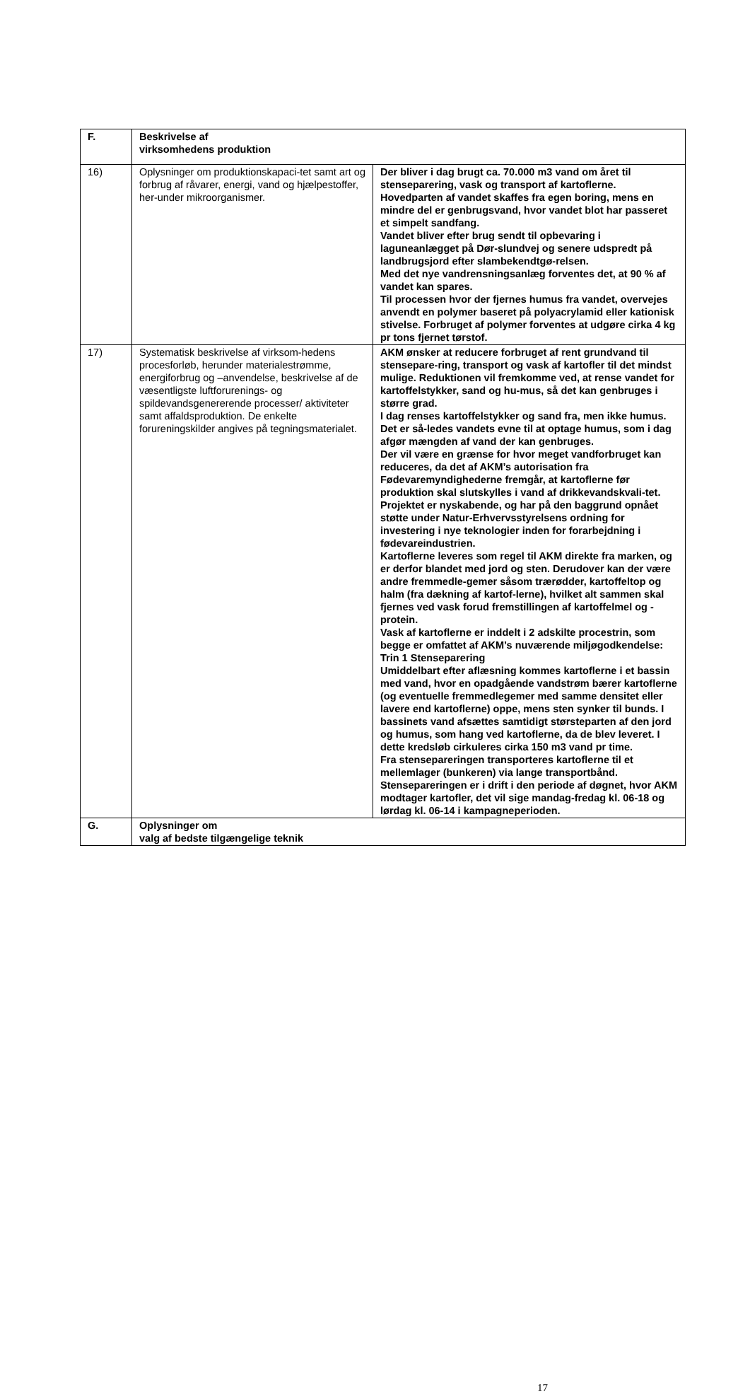| F. | Beskrivelse af virksomhedens produktion | |
| 16) | Oplysninger om produktionskapaci-tet samt art og forbrug af råvarer, energi, vand og hjælpestoffer, her-under mikroorganismer. | Der bliver i dag brugt ca. 70.000 m3 vand om året til stenseparering, vask og transport af kartoflerne. Hovedparten af vandet skaffes fra egen boring, mens en mindre del er genbrugsvand, hvor vandet blot har passeret et simpelt sandfang. Vandet bliver efter brug sendt til opbevaring i laguneanlægget på Dør-slundvej og senere udspredt på landbrugsjord efter slambekendtgø-relsen. Med det nye vandrensningsanlæg forventes det, at 90 % af vandet kan spares. Til processen hvor der fjernes humus fra vandet, overvejes anvendt en polymer baseret på polyacrylamid eller kationisk stivelse. Forbruget af polymer forventes at udgøre cirka 4 kg pr tons fjernet tørstof. |
| 17) | Systematisk beskrivelse af virksom-hedens procesforløb, herunder materialestrømme, energiforbrug og –anvendelse, beskrivelse af de væsentligste luftforurenings- og spildevandsgenererende processer/ aktiviteter samt affaldsproduktion. De enkelte forureningskilder angives på tegningsmaterialet. | AKM ønsker at reducere forbruget af rent grundvand til stensepare-ring, transport og vask af kartofler til det mindst mulige. Reduktionen vil fremkomme ved, at rense vandet for kartoffelstykker, sand og hu-mus, så det kan genbruges i større grad. I dag renses kartoffelstykker og sand fra, men ikke humus. Det er så-ledes vandets evne til at optage humus, som i dag afgør mængden af vand der kan genbruges. Der vil være en grænse for hvor meget vandforbruget kan reduceres, da det af AKM’s autorisation fra Fødevaremyndighederne fremgår, at kartoflerne før produktion skal slutskylles i vand af drikkevandskvali-tet. Projektet er nyskabende, og har på den baggrund opnået støtte under Natur-Erhvervsstyrelsens ordning for investering i nye teknologier inden for forarbejdning i fødevareindustrien. Kartoflerne leveres som regel til AKM direkte fra marken, og er derfor blandet med jord og sten. Derudover kan der være andre fremmedle-gemer såsom trærødder, kartoffeltop og halm (fra dækning af kartof-lerne), hvilket alt sammen skal fjernes ved vask forud fremstillingen af kartoffelmel og -protein. Vask af kartoflerne er inddelt i 2 adskilte procestrin, som begge er omfattet af AKM’s nuværende miljøgodkendelse: Trin 1 Stenseparering Umiddelbart efter aflæsning kommes kartoflerne i et bassin med vand, hvor en opadgående vandstrøm bærer kartoflerne (og eventuelle fremmedlegemer med samme densitet eller lavere end kartoflerne) oppe, mens sten synker til bunds. I bassinets vand afsættes samtidigt størsteparten af den jord og humus, som hang ved kartoflerne, da de blev leveret. I dette kredsløb cirkuleres cirka 150 m3 vand pr time. Fra stensepareringen transporteres kartoflerne til et mellemlager (bunkeren) via lange transportbånd. Stensepareringen er i drift i den periode af døgnet, hvor AKM modtager kartofler, det vil sige mandag-fredag kl. 06-18 og lørdag kl. 06-14 i kampagneperioden. |
| G. | Oplysninger om valg af bedste tilgængelige teknik | |
17